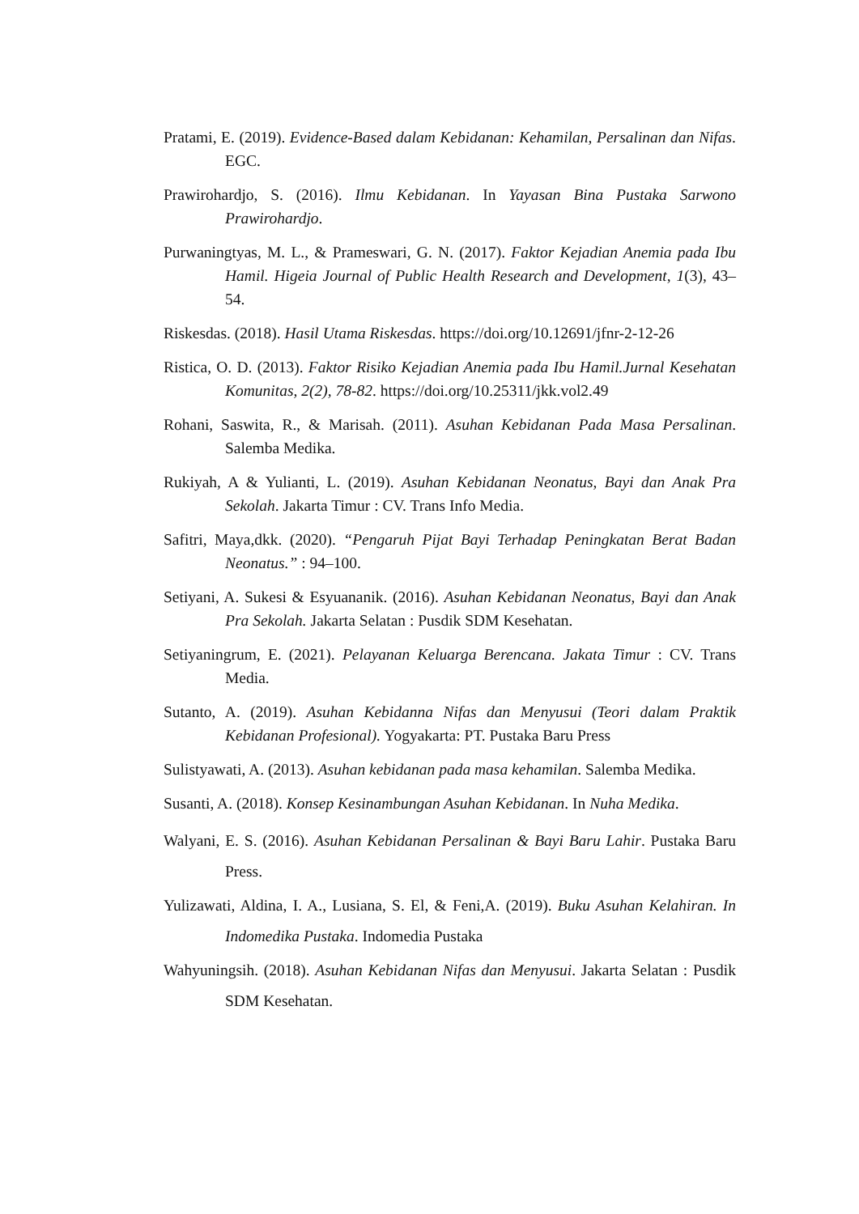Pratami, E. (2019). Evidence-Based dalam Kebidanan: Kehamilan, Persalinan dan Nifas. EGC.
Prawirohardjo, S. (2016). Ilmu Kebidanan. In Yayasan Bina Pustaka Sarwono Prawirohardjo.
Purwaningtyas, M. L., & Prameswari, G. N. (2017). Faktor Kejadian Anemia pada Ibu Hamil. Higeia Journal of Public Health Research and Development, 1(3), 43–54.
Riskesdas. (2018). Hasil Utama Riskesdas. https://doi.org/10.12691/jfnr-2-12-26
Ristica, O. D. (2013). Faktor Risiko Kejadian Anemia pada Ibu Hamil.Jurnal Kesehatan Komunitas, 2(2), 78-82. https://doi.org/10.25311/jkk.vol2.49
Rohani, Saswita, R., & Marisah. (2011). Asuhan Kebidanan Pada Masa Persalinan. Salemba Medika.
Rukiyah, A & Yulianti, L. (2019). Asuhan Kebidanan Neonatus, Bayi dan Anak Pra Sekolah. Jakarta Timur : CV. Trans Info Media.
Safitri, Maya,dkk. (2020). “Pengaruh Pijat Bayi Terhadap Peningkatan Berat Badan Neonatus.” : 94–100.
Setiyani, A. Sukesi & Esyuananik. (2016). Asuhan Kebidanan Neonatus, Bayi dan Anak Pra Sekolah. Jakarta Selatan : Pusdik SDM Kesehatan.
Setiyaningrum, E. (2021). Pelayanan Keluarga Berencana. Jakata Timur : CV. Trans Media.
Sutanto, A. (2019). Asuhan Kebidanna Nifas dan Menyusui (Teori dalam Praktik Kebidanan Profesional). Yogyakarta: PT. Pustaka Baru Press
Sulistyawati, A. (2013). Asuhan kebidanan pada masa kehamilan. Salemba Medika.
Susanti, A. (2018). Konsep Kesinambungan Asuhan Kebidanan. In Nuha Medika.
Walyani, E. S. (2016). Asuhan Kebidanan Persalinan & Bayi Baru Lahir. Pustaka Baru Press.
Yulizawati, Aldina, I. A., Lusiana, S. El, & Feni,A. (2019). Buku Asuhan Kelahiran. In Indomedika Pustaka. Indomedia Pustaka
Wahyuningsih. (2018). Asuhan Kebidanan Nifas dan Menyusui. Jakarta Selatan : Pusdik SDM Kesehatan.